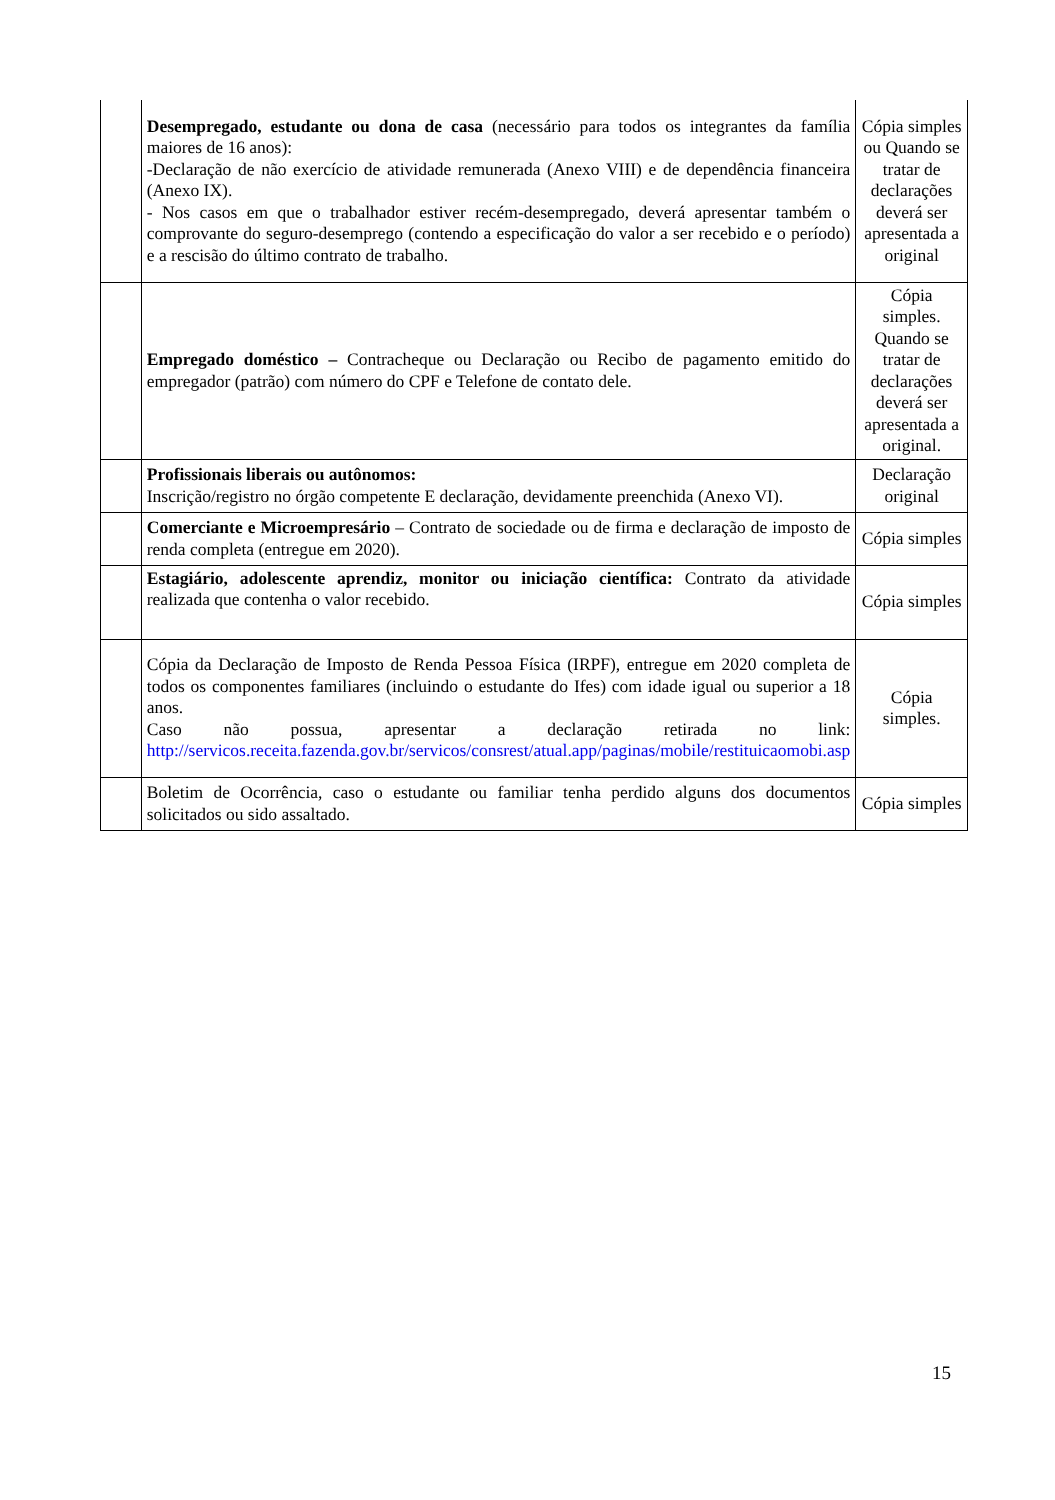| | Desempregado, estudante ou dona de casa (necessário para todos os integrantes da família maiores de 16 anos): -Declaração de não exercício de atividade remunerada (Anexo VIII) e de dependência financeira (Anexo IX). - Nos casos em que o trabalhador estiver recém-desempregado, deverá apresentar também o comprovante do seguro-desemprego (contendo a especificação do valor a ser recebido e o período) e a rescisão do último contrato de trabalho. | Cópia simples ou Quando se tratar de declarações deverá ser apresentada a original |
| | Empregado doméstico – Contracheque ou Declaração ou Recibo de pagamento emitido do empregador (patrão) com número do CPF e Telefone de contato dele. | Cópia simples. Quando se tratar de declarações deverá ser apresentada a original. |
| | Profissionais liberais ou autônomos: Inscrição/registro no órgão competente E declaração, devidamente preenchida (Anexo VI). | Declaração original |
| | Comerciante e Microempresário – Contrato de sociedade ou de firma e declaração de imposto de renda completa (entregue em 2020). | Cópia simples |
| | Estagiário, adolescente aprendiz, monitor ou iniciação científica: Contrato da atividade realizada que contenha o valor recebido. | Cópia simples |
| | Cópia da Declaração de Imposto de Renda Pessoa Física (IRPF), entregue em 2020 completa de todos os componentes familiares (incluindo o estudante do Ifes) com idade igual ou superior a 18 anos. Caso não possua, apresentar a declaração retirada no link: http://servicos.receita.fazenda.gov.br/servicos/consrest/atual.app/paginas/mobile/restituicaomobi.asp | Cópia simples. |
| | Boletim de Ocorrência, caso o estudante ou familiar tenha perdido alguns dos documentos solicitados ou sido assaltado. | Cópia simples |
15